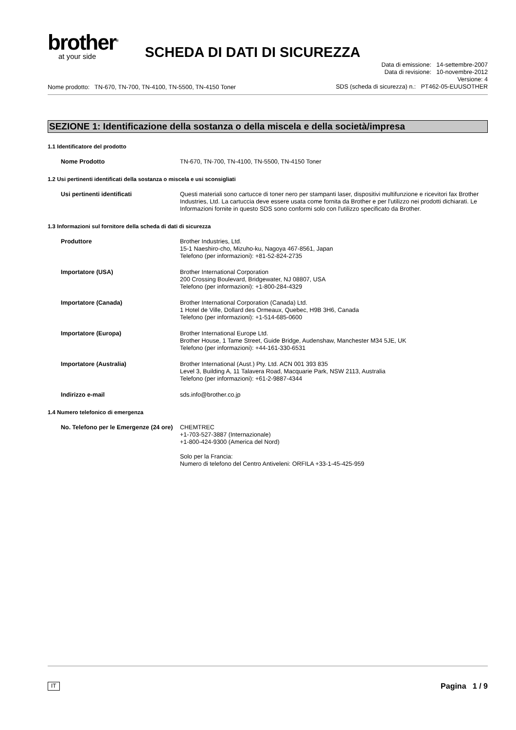brother<sup>®</sup>
at your side
SCHEDA DI DATI DI SICUREZZA
Nome prodotto: TN-670, TN-700, TN-4100, TN-5500, TN-4150 Toner
Data di emissione: 14-settembre-2007
Data di revisione: 10-novembre-2012
Versione: 4
SDS (scheda di sicurezza) n.: PT462-05-EUUSOTHER
SEZIONE 1: Identificazione della sostanza o della miscela e della società/impresa
1.1 Identificatore del prodotto
Nome Prodotto TN-670, TN-700, TN-4100, TN-5500, TN-4150 Toner
1.2 Usi pertinenti identificati della sostanza o miscela e usi sconsigliati
Usi pertinenti identificati Questi materiali sono cartucce di toner nero per stampanti laser, dispositivi multifunzione e ricevitori fax Brother Industries, Ltd. La cartuccia deve essere usata come fornita da Brother e per l'utilizzo nei prodotti dichiarati. Le Informazioni fornite in questo SDS sono conformi solo con l'utilizzo specificato da Brother.
1.3 Informazioni sul fornitore della scheda di dati di sicurezza
Produttore Brother Industries, Ltd.
15-1 Naeshiro-cho, Mizuho-ku, Nagoya 467-8561, Japan
Telefono (per informazioni): +81-52-824-2735
Importatore (USA) Brother International Corporation
200 Crossing Boulevard, Bridgewater, NJ 08807, USA
Telefono (per informazioni): +1-800-284-4329
Importatore (Canada) Brother International Corporation (Canada) Ltd.
1 Hotel de Ville, Dollard des Ormeaux, Quebec, H9B 3H6, Canada
Telefono (per informazioni): +1-514-685-0600
Importatore (Europa) Brother International Europe Ltd.
Brother House, 1 Tame Street, Guide Bridge, Audenshaw, Manchester M34 5JE, UK
Telefono (per informazioni): +44-161-330-6531
Importatore (Australia) Brother International (Aust.) Pty. Ltd. ACN 001 393 835
Level 3, Building A, 11 Talavera Road, Macquarie Park, NSW 2113, Australia
Telefono (per informazioni): +61-2-9887-4344
Indirizzo e-mail sds.info@brother.co.jp
1.4 Numero telefonico di emergenza
No. Telefono per le Emergenze (24 ore)
CHEMTREC
+1-703-527-3887 (Internazionale)
+1-800-424-9300 (America del Nord)
Solo per la Francia:
Numero di telefono del Centro Antiveleni: ORFILA +33-1-45-425-959
IT Pagina 1 / 9